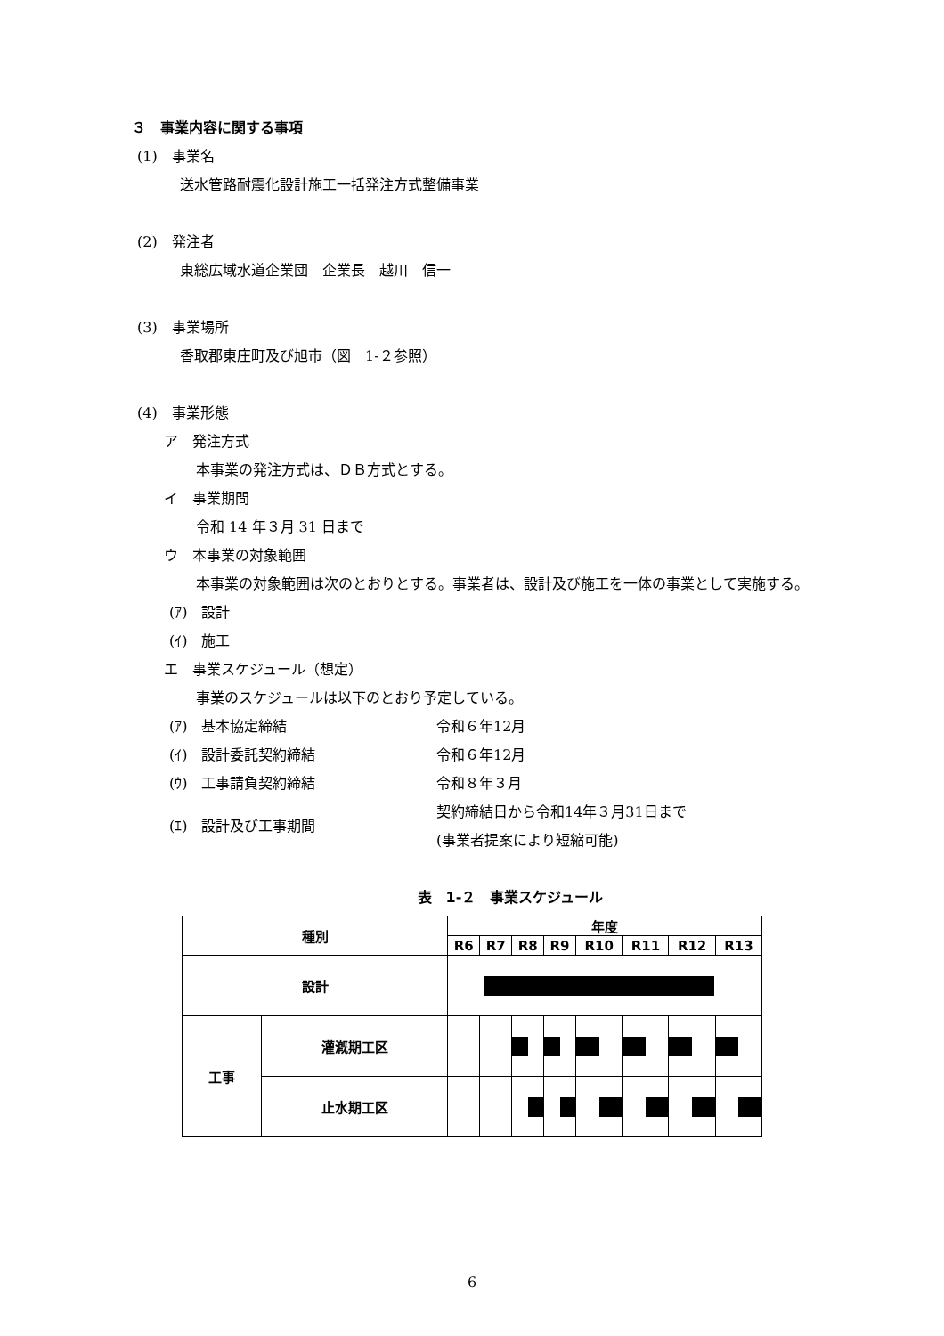３　事業内容に関する事項
(1)　事業名
送水管路耐震化設計施工一括発注方式整備事業
(2)　発注者
東総広域水道企業団　企業長　越川　信一
(3)　事業場所
香取郡東庄町及び旭市（図　1-２参照）
(4)　事業形態
ア　発注方式
本事業の発注方式は、ＤＢ方式とする。
イ　事業期間
令和 14 年３月 31 日まで
ウ　本事業の対象範囲
本事業の対象範囲は次のとおりとする。事業者は、設計及び施工を一体の事業として実施する。
(ｱ)　設計
(ｲ)　施工
エ　事業スケジュール（想定）
事業のスケジュールは以下のとおり予定している。
| (ｱ) 基本協定締結 | 令和６年12月 |
| (ｲ) 設計委託契約締結 | 令和６年12月 |
| (ｳ) 工事請負契約締結 | 令和８年３月 |
| (ｴ) 設計及び工事期間 | 契約締結日から令和14年３月31日まで (事業者提案により短縮可能) |
表　1-２　事業スケジュール
| 種別 | | 年度 | | | | | | | |
| --- | --- | --- | --- | --- | --- | --- | --- | --- | --- |
| | | R6 | R7 | R8 | R9 | R10 | R11 | R12 | R13 |
| 設計 | | | | | | | | | |
| 工事 | 灌漑期工区 | | | | | | | | |
| | 止水期工区 | | | | | | | | |
6